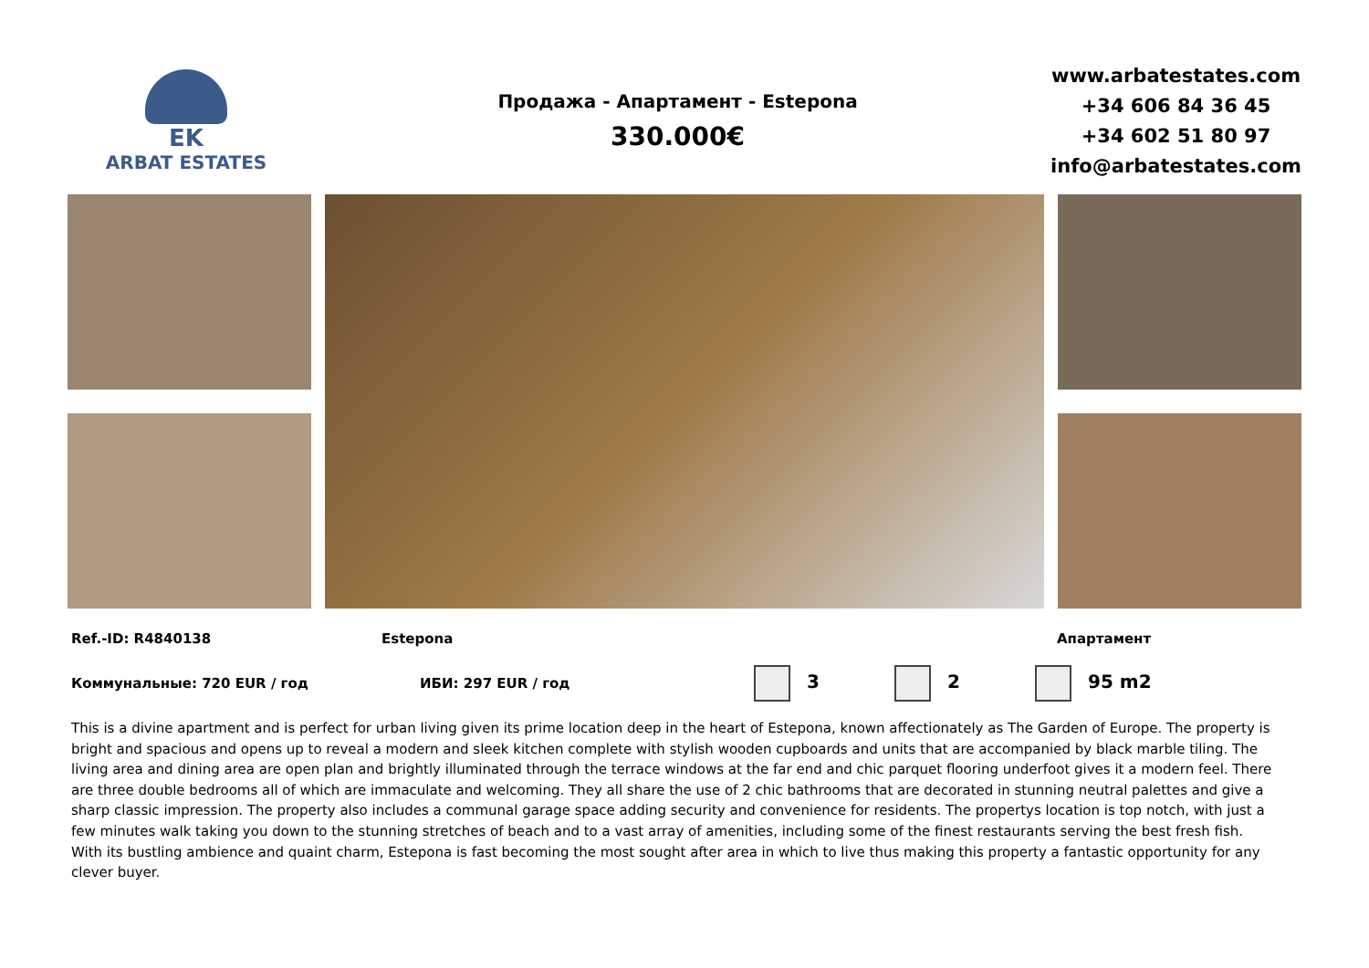EK
ARBAT ESTATES
Продажа - Апартамент - Estepona
330.000€
www.arbatestates.com
+34 606 84 36 45
+34 602 51 80 97
info@arbatestates.com
Ref.-ID: R4840138 Estepona Апартамент
Коммунальные: 720 EUR / год ИБИ: 297 EUR / год 3 2 95 m2
This is a divine apartment and is perfect for urban living given its prime location deep in the heart of Estepona, known affectionately as The Garden of Europe. The property is bright and spacious and opens up to reveal a modern and sleek kitchen complete with stylish wooden cupboards and units that are accompanied by black marble tiling. The living area and dining area are open plan and brightly illuminated through the terrace windows at the far end and chic parquet flooring underfoot gives it a modern feel. There are three double bedrooms all of which are immaculate and welcoming. They all share the use of 2 chic bathrooms that are decorated in stunning neutral palettes and give a sharp classic impression. The property also includes a communal garage space adding security and convenience for residents. The propertys location is top notch, with just a few minutes walk taking you down to the stunning stretches of beach and to a vast array of amenities, including some of the finest restaurants serving the best fresh fish. With its bustling ambience and quaint charm, Estepona is fast becoming the most sought after area in which to live thus making this property a fantastic opportunity for any clever buyer.